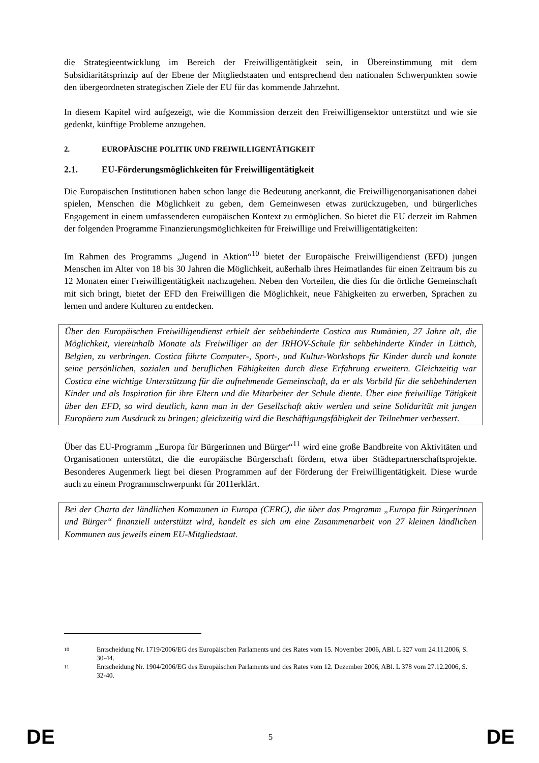die Strategieentwicklung im Bereich der Freiwilligentätigkeit sein, in Übereinstimmung mit dem Subsidiaritätsprinzip auf der Ebene der Mitgliedstaaten und entsprechend den nationalen Schwerpunkten sowie den übergeordneten strategischen Ziele der EU für das kommende Jahrzehnt.
In diesem Kapitel wird aufgezeigt, wie die Kommission derzeit den Freiwilligensektor unterstützt und wie sie gedenkt, künftige Probleme anzugehen.
2. EUROPÄISCHE POLITIK UND FREIWILLIGENTÄTIGKEIT
2.1. EU-Förderungsmöglichkeiten für Freiwilligentätigkeit
Die Europäischen Institutionen haben schon lange die Bedeutung anerkannt, die Freiwilligenorganisationen dabei spielen, Menschen die Möglichkeit zu geben, dem Gemeinwesen etwas zurückzugeben, und bürgerliches Engagement in einem umfassenderen europäischen Kontext zu ermöglichen. So bietet die EU derzeit im Rahmen der folgenden Programme Finanzierungsmöglichkeiten für Freiwillige und Freiwilligentätigkeiten:
Im Rahmen des Programms „Jugend in Aktion“<sup>10</sup> bietet der Europäische Freiwilligendienst (EFD) jungen Menschen im Alter von 18 bis 30 Jahren die Möglichkeit, außerhalb ihres Heimatlandes für einen Zeitraum bis zu 12 Monaten einer Freiwilligentätigkeit nachzugehen. Neben den Vorteilen, die dies für die örtliche Gemeinschaft mit sich bringt, bietet der EFD den Freiwilligen die Möglichkeit, neue Fähigkeiten zu erwerben, Sprachen zu lernen und andere Kulturen zu entdecken.
Über den Europäischen Freiwilligendienst erhielt der sehbehinderte Costica aus Rumänien, 27 Jahre alt, die Möglichkeit, viereinhalb Monate als Freiwilliger an der IRHOV-Schule für sehbehinderte Kinder in Lüttich, Belgien, zu verbringen. Costica führte Computer-, Sport-, und Kultur-Workshops für Kinder durch und konnte seine persönlichen, sozialen und beruflichen Fähigkeiten durch diese Erfahrung erweitern. Gleichzeitig war Costica eine wichtige Unterstützung für die aufnehmende Gemeinschaft, da er als Vorbild für die sehbehinderten Kinder und als Inspiration für ihre Eltern und die Mitarbeiter der Schule diente. Über eine freiwillige Tätigkeit über den EFD, so wird deutlich, kann man in der Gesellschaft aktiv werden und seine Solidarität mit jungen Europäern zum Ausdruck zu bringen; gleichzeitig wird die Beschäftigungsfähigkeit der Teilnehmer verbessert.
Über das EU-Programm „Europa für Bürgerinnen und Bürger“<sup>11</sup> wird eine große Bandbreite von Aktivitäten und Organisationen unterstützt, die die europäische Bürgerschaft fördern, etwa über Städtepartnerschaftsprojekte. Besonderes Augenmerk liegt bei diesen Programmen auf der Förderung der Freiwilligentätigkeit. Diese wurde auch zu einem Programmschwerpunkt für 2011erklärt.
Bei der Charta der ländlichen Kommunen in Europa (CERC), die über das Programm „Europa für Bürgerinnen und Bürger“ finanziell unterstützt wird, handelt es sich um eine Zusammenarbeit von 27 kleinen ländlichen Kommunen aus jeweils einem EU-Mitgliedstaat.
10 Entscheidung Nr. 1719/2006/EG des Europäischen Parlaments und des Rates vom 15. November 2006, ABl. L 327 vom 24.11.2006, S. 30-44.
11 Entscheidung Nr. 1904/2006/EG des Europäischen Parlaments und des Rates vom 12. Dezember 2006, ABl. L 378 vom 27.12.2006, S. 32-40.
DE 5 DE